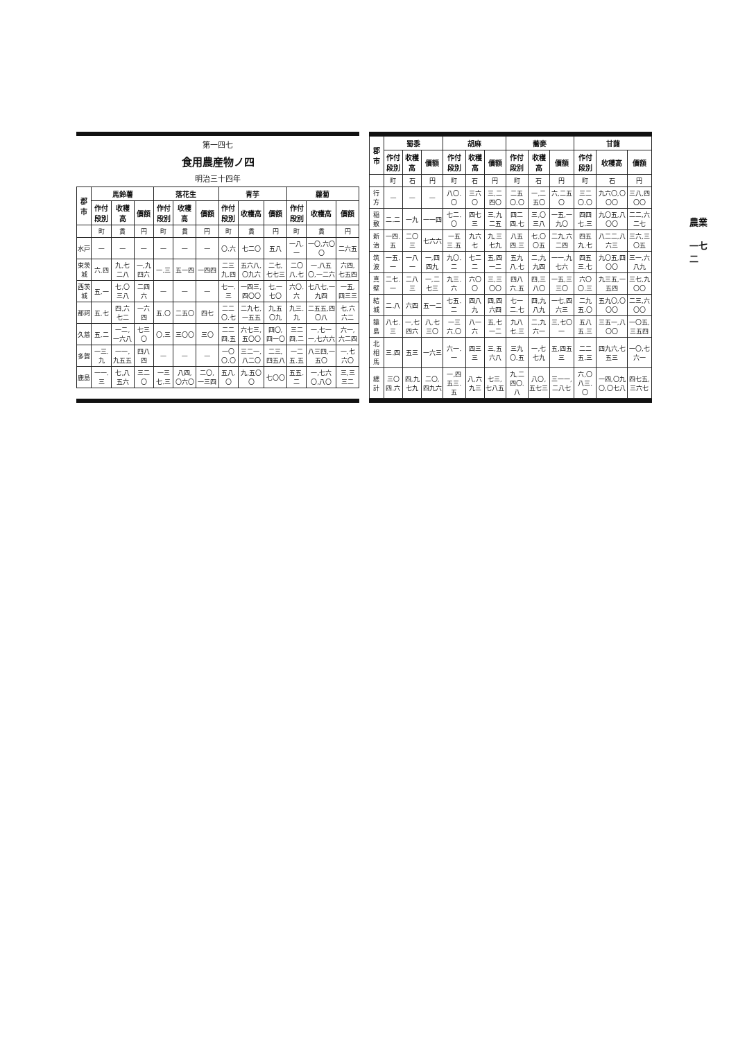農業
一七二
| 郡市 | 蜀黍 | | | 胡麻 | | | 蕎麥 | | | 甘藷 | | |
| --- | --- | --- | --- | --- | --- | --- | --- | --- | --- | --- | --- | --- |
| | 作付段別 | 收穫高 | 價額 | 作付段別 | 收穫高 | 價額 | 作付段別 | 收穫高 | 價額 | 作付段別 | 收穫高 | 價額 |
| | 町 | 石 | 円 | 町 | 石 | 円 | 町 | 石 | 円 | 町 | 石 | 円 |
| 行方 | — | — | — | 八〇.〇 | 三六〇 | 三,二四〇 | 二五〇.〇 | 一,二五〇 | 六,二五〇 | 三二〇.〇 | 九六〇,〇〇〇 | 三八,四〇〇 |
| 稲敷 | 二.二 | 一九 | 一一四 | 七二.〇 | 四七三 | 三,九二五 | 四二四.七 | 三,〇三八 | 一五,一九〇 | 四四七.三 | 九〇五,八〇〇 | 二二,六二七 |
| 新治 | 一四.五 | 二〇三 | 七六六 | 一五三.五 | 九六七 | 九,三七九 | 八五四.三 | 七,〇〇五 | 二九,六二四 | 四五九.七 | 八二二,八六三 | 三六,三〇五 |
| 筑波 | 一五.一 | 一八一 | 一,四四九 | 九〇.二 | 七二二 | 五,四一二 | 五九八.七 | 二,九九四 | 一一,九七六 | 四五三.七 | 九〇五,四〇〇 | 三一,六八九 |
| 真壁 | 二七.一 | 二八三 | 一,二七三 | 九三.六 | 六〇〇 | 三,三〇〇 | 四八六.五 | 四,三八〇 | 一五,三三〇 | 六〇〇.三 | 九三五,一五四 | 三七,九〇〇 |
| 結城 | 二.八 | 六四 | 五一二 | 七五.二 | 四八九 | 四,四六四 | 七一二.七 | 四,九八九 | 一七,四六三 | 二九五.〇 | 五九〇,〇〇〇 | 二三,六〇〇 |
| 猿島 | 八七.三 | 一,七四六 | 八,七三〇 | 一三六.〇 | 八一六 | 五,七一二 | 九八七.三 | 二,九六一 | 三,七〇一 | 五八五.三 | 三五一,八〇〇 | 一〇五,三五四 |
| 北相馬 | 三.四 | 五三 | 一六三 | 六一.一 | 四三三 | 三,五六八 | 三九〇.五 | 一,七七九 | 五,四五三 | 二二五.三 | 四九六,七五三 | 一〇,七六一 |
| 總計 | 三〇四.六 | 四,九七九 | 二〇,四九六 | 一,四五三.五 | 八,六九三 | 七三,七八五 | 九,二四〇.八 | 八〇,五七三 | 三一一,二八七 | 六,〇八三.〇 | 一四,〇九〇,〇七八 | 四七五,三六七 |
第一四七
食用農産物ノ四
明治三十四年
| 郡市 | 馬鈴薯 | | | 落花生 | | | 青芋 | | | 蘿蔔 | | |
| --- | --- | --- | --- | --- | --- | --- | --- | --- | --- | --- | --- | --- |
| | 作付段別 | 收穫高 | 價額 | 作付段別 | 收穫高 | 價額 | 作付段別 | 收穫高 | 價額 | 作付段別 | 收穫高 | 價額 |
| | 町 | 貫 | 円 | 町 | 貫 | 円 | 町 | 貫 | 円 | 町 | 貫 | 円 |
| 水戸 | — | — | — | — | — | — | 〇.六 | 七二〇 | 五八 | 一八.一 | 一〇,六〇〇 | 二六五 |
| 東茨城 | 六.四 | 九,七二八 | 一,九四六 | 一.三 | 五一四 | 一四四 | 二三九.四 | 五六八,〇九六 | 二七,七七三 | 二〇八.七 | 一,八五〇,一二六 | 六四,七五四 |
| 西茨城 | 五.一 | 七,〇三八 | 二四六 | — | — | — | 七一.三 | 一四三,四〇〇 | 七,一七〇 | 六〇.六 | 七八七,一九四 | 一五,四三三 |
| 那珂 | 五.七 | 四,六七二 | 一六四 | 五.〇 | 二五〇 | 四七 | 二二〇.七 | 二九七,一五五 | 九,五〇九 | 九三.九 | 二五五,四〇八 | 七,六六二 |
| 久慈 | 五.二 | 一二,一六八 | 七三〇 | 〇.三 | 三〇〇 | 三〇 | 二二四.五 | 六七三,五〇〇 | 四〇,四一〇 | 三二四.二 | 一,七一一,七六六 | 六一,六二四 |
| 多賀 | 一三.九 | 一一,九五五 | 四八四 | — | — | — | 一〇〇.〇 | 三二一,八二〇 | 二三,四五八 | 一二五.五 | 八三四,一五〇 | 一,七六〇 |
| 鹿島 | 一一.三 | 七,八五六 | 三二〇 | 一三七.三 | 八四,〇六〇 | 二〇,一三四 | 五八.〇 | 九,五〇〇 | 七〇〇 | 五五.二 | 一,七六〇,八〇 | 三,三三二 |